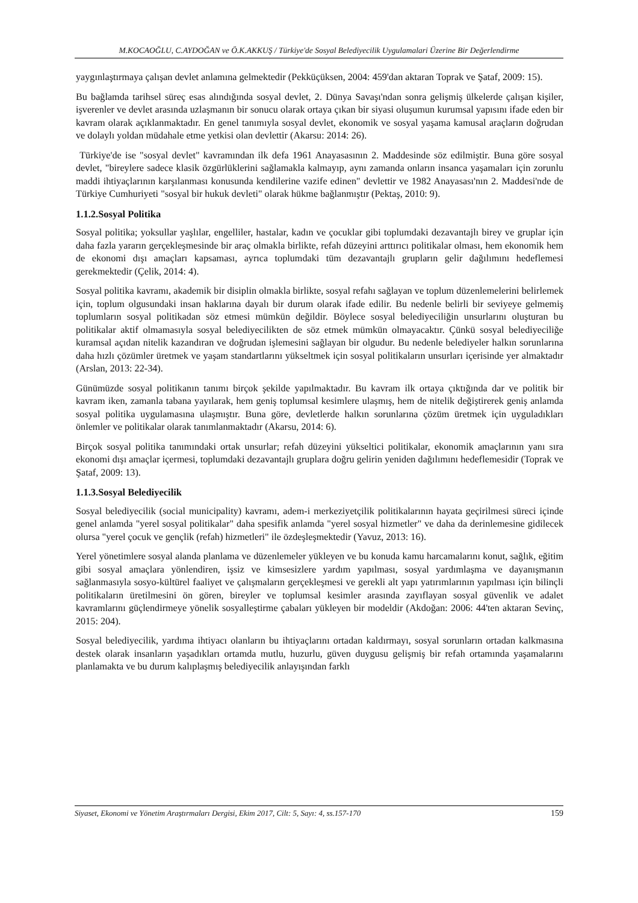M.KOCAOĞLU, C.AYDOĞAN ve Ö.K.AKKUŞ / Türkiye'de Sosyal Belediyecilik Uygulamalari Üzerine Bir Değerlendirme
yaygınlaştırmaya çalışan devlet anlamına gelmektedir (Pekküçüksen, 2004: 459'dan aktaran Toprak ve Şataf, 2009: 15).
Bu bağlamda tarihsel süreç esas alındığında sosyal devlet, 2. Dünya Savaşı'ndan sonra gelişmiş ülkelerde çalışan kişiler, işverenler ve devlet arasında uzlaşmanın bir sonucu olarak ortaya çıkan bir siyasi oluşumun kurumsal yapısını ifade eden bir kavram olarak açıklanmaktadır. En genel tanımıyla sosyal devlet, ekonomik ve sosyal yaşama kamusal araçların doğrudan ve dolaylı yoldan müdahale etme yetkisi olan devlettir (Akarsu: 2014: 26).
Türkiye'de ise "sosyal devlet" kavramından ilk defa 1961 Anayasasının 2. Maddesinde söz edilmiştir. Buna göre sosyal devlet, "bireylere sadece klasik özgürlüklerini sağlamakla kalmayıp, aynı zamanda onların insanca yaşamaları için zorunlu maddi ihtiyaçlarının karşılanması konusunda kendilerine vazife edinen" devlettir ve 1982 Anayasası'nın 2. Maddesi'nde de Türkiye Cumhuriyeti "sosyal bir hukuk devleti" olarak hükme bağlanmıştır (Pektaş, 2010: 9).
1.1.2.Sosyal Politika
Sosyal politika; yoksullar yaşlılar, engelliler, hastalar, kadın ve çocuklar gibi toplumdaki dezavantajlı birey ve gruplar için daha fazla yararın gerçekleşmesinde bir araç olmakla birlikte, refah düzeyini arttırıcı politikalar olması, hem ekonomik hem de ekonomi dışı amaçları kapsaması, ayrıca toplumdaki tüm dezavantajlı grupların gelir dağılımını hedeflemesi gerekmektedir (Çelik, 2014: 4).
Sosyal politika kavramı, akademik bir disiplin olmakla birlikte, sosyal refahı sağlayan ve toplum düzenlemelerini belirlemek için, toplum olgusundaki insan haklarına dayalı bir durum olarak ifade edilir. Bu nedenle belirli bir seviyeye gelmemiş toplumların sosyal politikadan söz etmesi mümkün değildir. Böylece sosyal belediyeciliğin unsurlarını oluşturan bu politikalar aktif olmamasıyla sosyal belediyecilikten de söz etmek mümkün olmayacaktır. Çünkü sosyal belediyeciliğe kuramsal açıdan nitelik kazandıran ve doğrudan işlemesini sağlayan bir olgudur. Bu nedenle belediyeler halkın sorunlarına daha hızlı çözümler üretmek ve yaşam standartlarını yükseltmek için sosyal politikaların unsurları içerisinde yer almaktadır (Arslan, 2013: 22-34).
Günümüzde sosyal politikanın tanımı birçok şekilde yapılmaktadır. Bu kavram ilk ortaya çıktığında dar ve politik bir kavram iken, zamanla tabana yayılarak, hem geniş toplumsal kesimlere ulaşmış, hem de nitelik değiştirerek geniş anlamda sosyal politika uygulamasına ulaşmıştır. Buna göre, devletlerde halkın sorunlarına çözüm üretmek için uyguladıkları önlemler ve politikalar olarak tanımlanmaktadır (Akarsu, 2014: 6).
Birçok sosyal politika tanımındaki ortak unsurlar; refah düzeyini yükseltici politikalar, ekonomik amaçlarının yanı sıra ekonomi dışı amaçlar içermesi, toplumdaki dezavantajlı gruplara doğru gelirin yeniden dağılımını hedeflemesidir (Toprak ve Şataf, 2009: 13).
1.1.3.Sosyal Belediyecilik
Sosyal belediyecilik (social municipality) kavramı, adem-i merkeziyetçilik politikalarının hayata geçirilmesi süreci içinde genel anlamda "yerel sosyal politikalar" daha spesifik anlamda "yerel sosyal hizmetler" ve daha da derinlemesine gidilecek olursa "yerel çocuk ve gençlik (refah) hizmetleri" ile özdeşleşmektedir (Yavuz, 2013: 16).
Yerel yönetimlere sosyal alanda planlama ve düzenlemeler yükleyen ve bu konuda kamu harcamalarını konut, sağlık, eğitim gibi sosyal amaçlara yönlendiren, işsiz ve kimsesizlere yardım yapılması, sosyal yardımlaşma ve dayanışmanın sağlanmasıyla sosyo-kültürel faaliyet ve çalışmaların gerçekleşmesi ve gerekli alt yapı yatırımlarının yapılması için bilinçli politikaların üretilmesini ön gören, bireyler ve toplumsal kesimler arasında zayıflayan sosyal güvenlik ve adalet kavramlarını güçlendirmeye yönelik sosyalleştirme çabaları yükleyen bir modeldir (Akdoğan: 2006: 44'ten aktaran Sevinç, 2015: 204).
Sosyal belediyecilik, yardıma ihtiyacı olanların bu ihtiyaçlarını ortadan kaldırmayı, sosyal sorunların ortadan kalkmasına destek olarak insanların yaşadıkları ortamda mutlu, huzurlu, güven duygusu gelişmiş bir refah ortamında yaşamalarını planlamakta ve bu durum kalıplaşmış belediyecilik anlayışından farklı
Siyaset, Ekonomi ve Yönetim Araştırmaları Dergisi, Ekim 2017, Cilt: 5, Sayı: 4, ss.157-170 159